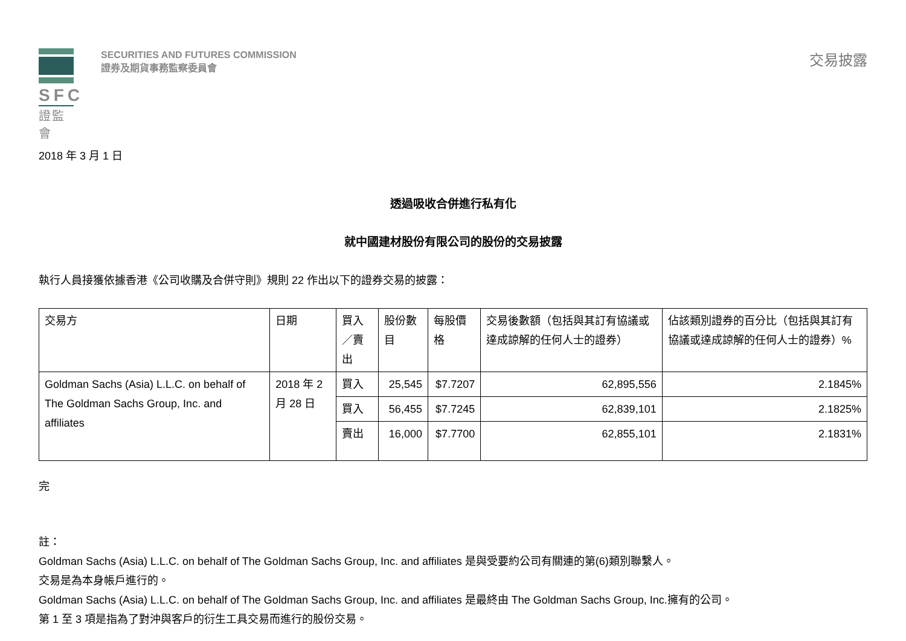SFC
證監會
SECURITIES AND FUTURES COMMISSION
證券及期貨事務監察委員會
交易披露
2018 年 3 月 1 日
透過吸收合併進行私有化
就中國建材股份有限公司的股份的交易披露
執行人員接獲依據香港《公司收購及合併守則》規則 22 作出以下的證券交易的披露：
| 交易方 | 日期 | 買入／賣出 | 股份數目 | 每股價格 | 交易後數額（包括與其訂有協議或達成諒解的任何人士的證券） | 佔該類別證券的百分比（包括與其訂有協議或達成諒解的任何人士的證券）% |
| --- | --- | --- | --- | --- | --- | --- |
| Goldman Sachs (Asia) L.L.C. on behalf of The Goldman Sachs Group, Inc. and affiliates | 2018 年 2 月 28 日 | 買入 | 25,545 | $7.7207 | 62,895,556 | 2.1845% |
| | | 買入 | 56,455 | $7.7245 | 62,839,101 | 2.1825% |
| | | 賣出 | 16,000 | $7.7700 | 62,855,101 | 2.1831% |
完
註：
Goldman Sachs (Asia) L.L.C. on behalf of The Goldman Sachs Group, Inc. and affiliates 是與受要約公司有關連的第(6)類別聯繫人。
交易是為本身帳戶進行的。
Goldman Sachs (Asia) L.L.C. on behalf of The Goldman Sachs Group, Inc. and affiliates 是最終由 The Goldman Sachs Group, Inc.擁有的公司。
第 1 至 3 項是指為了對沖與客戶的衍生工具交易而進行的股份交易。